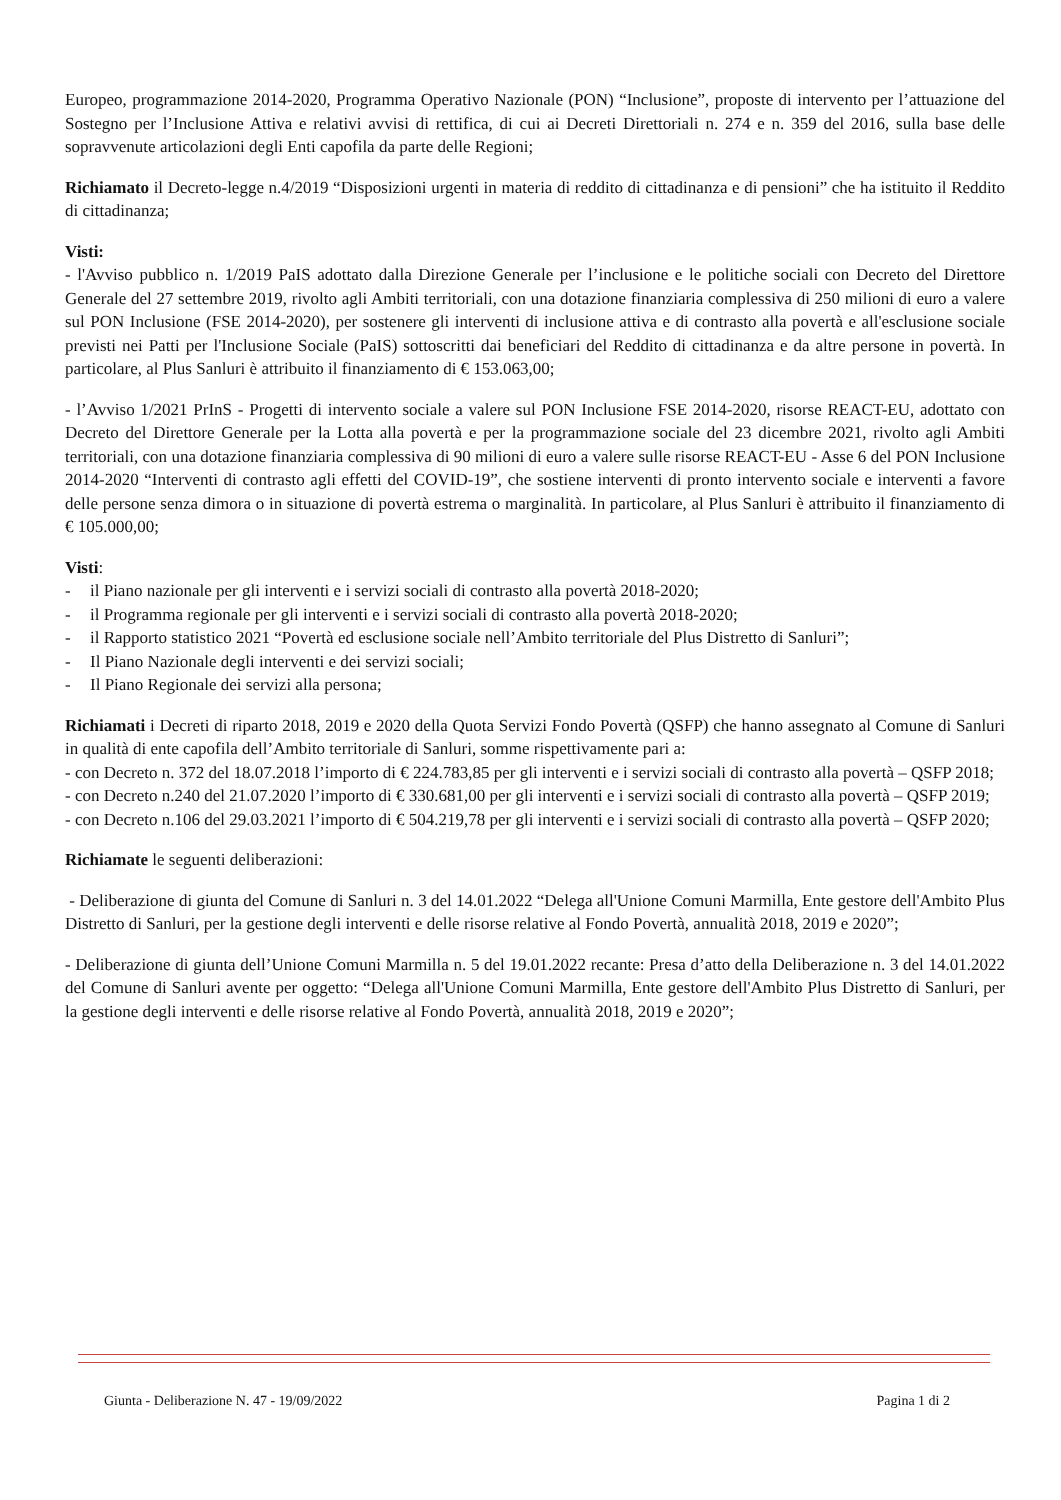Europeo, programmazione 2014-2020, Programma Operativo Nazionale (PON) “Inclusione”, proposte di intervento per l’attuazione del Sostegno per l’Inclusione Attiva e relativi avvisi di rettifica, di cui ai Decreti Direttoriali n. 274 e n. 359 del 2016, sulla base delle sopravvenute articolazioni degli Enti capofila da parte delle Regioni;
Richiamato il Decreto-legge n.4/2019 “Disposizioni urgenti in materia di reddito di cittadinanza e di pensioni” che ha istituito il Reddito di cittadinanza;
Visti:
- l'Avviso pubblico n. 1/2019 PaIS adottato dalla Direzione Generale per l’inclusione e le politiche sociali con Decreto del Direttore Generale del 27 settembre 2019, rivolto agli Ambiti territoriali, con una dotazione finanziaria complessiva di 250 milioni di euro a valere sul PON Inclusione (FSE 2014-2020), per sostenere gli interventi di inclusione attiva e di contrasto alla povertà e all'esclusione sociale previsti nei Patti per l'Inclusione Sociale (PaIS) sottoscritti dai beneficiari del Reddito di cittadinanza e da altre persone in povertà. In particolare, al Plus Sanluri è attribuito il finanziamento di € 153.063,00;
- l’Avviso 1/2021 PrInS - Progetti di intervento sociale a valere sul PON Inclusione FSE 2014-2020, risorse REACT-EU, adottato con Decreto del Direttore Generale per la Lotta alla povertà e per la programmazione sociale del 23 dicembre 2021, rivolto agli Ambiti territoriali, con una dotazione finanziaria complessiva di 90 milioni di euro a valere sulle risorse REACT-EU - Asse 6 del PON Inclusione 2014-2020 “Interventi di contrasto agli effetti del COVID-19”, che sostiene interventi di pronto intervento sociale e interventi a favore delle persone senza dimora o in situazione di povertà estrema o marginalità. In particolare, al Plus Sanluri è attribuito il finanziamento di € 105.000,00;
Visti:
- il Piano nazionale per gli interventi e i servizi sociali di contrasto alla povertà 2018-2020;
- il Programma regionale per gli interventi e i servizi sociali di contrasto alla povertà 2018-2020;
- il Rapporto statistico 2021 “Povertà ed esclusione sociale nell’Ambito territoriale del Plus Distretto di Sanluri”;
- Il Piano Nazionale degli interventi e dei servizi sociali;
- Il Piano Regionale dei servizi alla persona;
Richiamati i Decreti di riparto 2018, 2019 e 2020 della Quota Servizi Fondo Povertà (QSFP) che hanno assegnato al Comune di Sanluri in qualità di ente capofila dell’Ambito territoriale di Sanluri, somme rispettivamente pari a:
- con Decreto n. 372 del 18.07.2018 l’importo di € 224.783,85 per gli interventi e i servizi sociali di contrasto alla povertà – QSFP 2018;
- con Decreto n.240 del 21.07.2020 l’importo di € 330.681,00 per gli interventi e i servizi sociali di contrasto alla povertà – QSFP 2019;
- con Decreto n.106 del 29.03.2021 l’importo di € 504.219,78 per gli interventi e i servizi sociali di contrasto alla povertà – QSFP 2020;
Richiamate le seguenti deliberazioni:
- Deliberazione di giunta del Comune di Sanluri n. 3 del 14.01.2022 “Delega all'Unione Comuni Marmilla, Ente gestore dell'Ambito Plus Distretto di Sanluri, per la gestione degli interventi e delle risorse relative al Fondo Povertà, annualità 2018, 2019 e 2020”;
- Deliberazione di giunta dell’Unione Comuni Marmilla n. 5 del 19.01.2022 recante: Presa d’atto della Deliberazione n. 3 del 14.01.2022 del Comune di Sanluri avente per oggetto: “Delega all'Unione Comuni Marmilla, Ente gestore dell'Ambito Plus Distretto di Sanluri, per la gestione degli interventi e delle risorse relative al Fondo Povertà, annualità 2018, 2019 e 2020”;
Giunta - Deliberazione N. 47 - 19/09/2022 Pagina 1 di 2